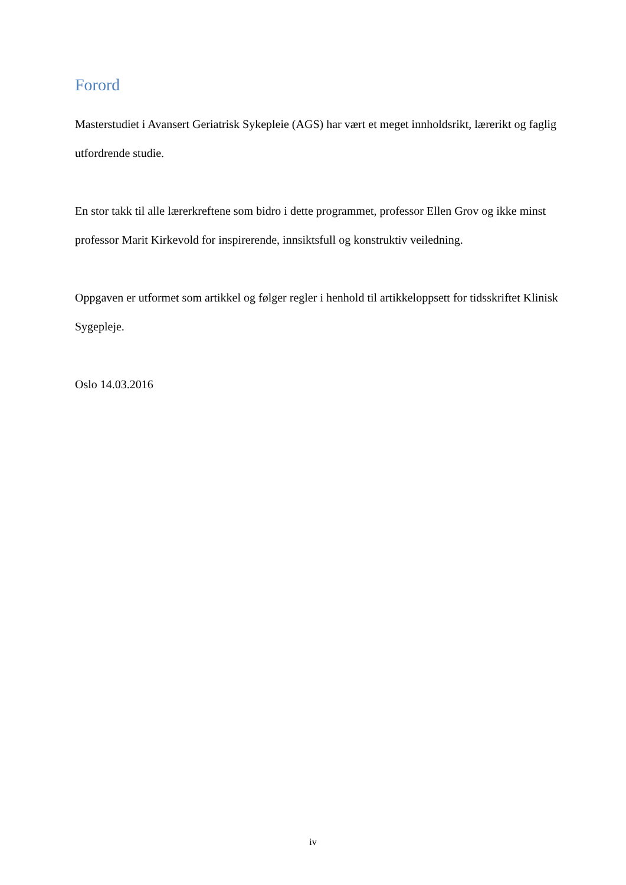Forord
Masterstudiet i Avansert Geriatrisk Sykepleie (AGS) har vært et meget innholdsrikt, lærerikt og faglig utfordrende studie.
En stor takk til alle lærerkreftene som bidro i dette programmet, professor Ellen Grov og ikke minst professor Marit Kirkevold for inspirerende, innsiktsfull og konstruktiv veiledning.
Oppgaven er utformet som artikkel og følger regler i henhold til artikkeloppsett for tidsskriftet Klinisk Sygepleje.
Oslo 14.03.2016
iv